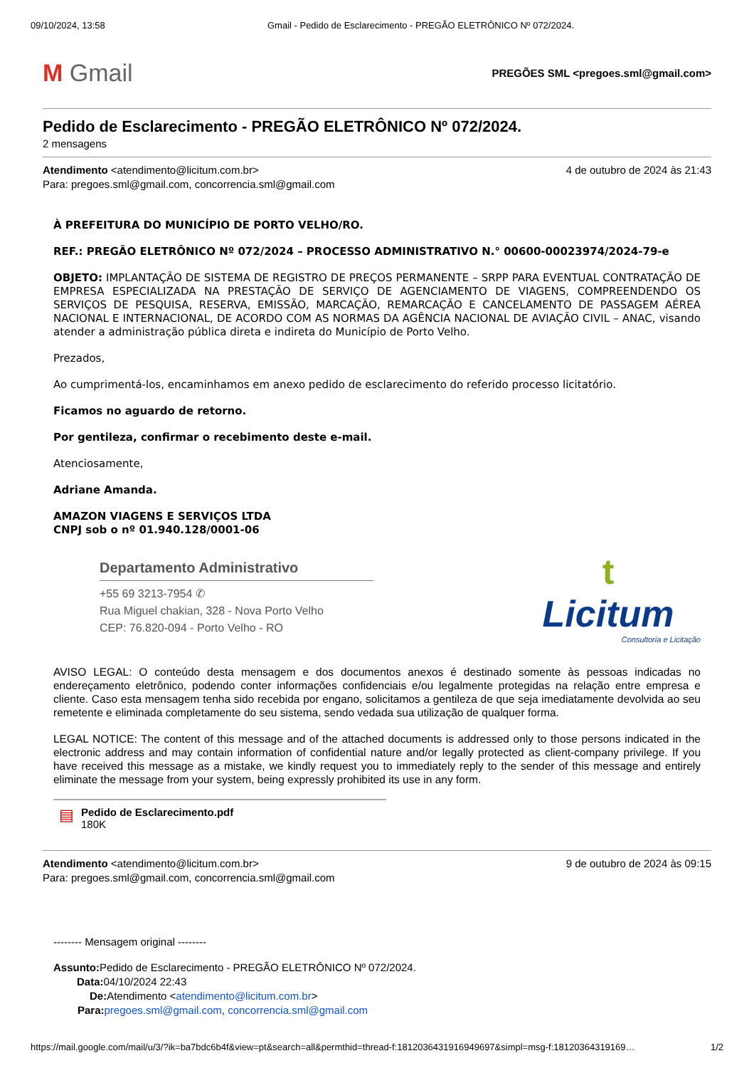09/10/2024, 13:58 Gmail - Pedido de Esclarecimento - PREGÃO ELETRÔNICO Nº 072/2024.
M Gmail
PREGÕES SML <pregoes.sml@gmail.com>
Pedido de Esclarecimento - PREGÃO ELETRÔNICO Nº 072/2024.
2 mensagens
Atendimento <atendimento@licitum.com.br>
Para: pregoes.sml@gmail.com, concorrencia.sml@gmail.com
4 de outubro de 2024 às 21:43
À PREFEITURA DO MUNICÍPIO DE PORTO VELHO/RO.
REF.: PREGÃO ELETRÔNICO Nº 072/2024 – PROCESSO ADMINISTRATIVO N.° 00600-00023974/2024-79-e
OBJETO: IMPLANTAÇÃO DE SISTEMA DE REGISTRO DE PREÇOS PERMANENTE – SRPP PARA EVENTUAL CONTRATAÇÃO DE EMPRESA ESPECIALIZADA NA PRESTAÇÃO DE SERVIÇO DE AGENCIAMENTO DE VIAGENS, COMPREENDENDO OS SERVIÇOS DE PESQUISA, RESERVA, EMISSÃO, MARCAÇÃO, REMARCAÇÃO E CANCELAMENTO DE PASSAGEM AÉREA NACIONAL E INTERNACIONAL, DE ACORDO COM AS NORMAS DA AGÊNCIA NACIONAL DE AVIAÇÃO CIVIL – ANAC, visando atender a administração pública direta e indireta do Município de Porto Velho.
Prezados,
Ao cumprimentá-los, encaminhamos em anexo pedido de esclarecimento do referido processo licitatório.
Ficamos no aguardo de retorno.
Por gentileza, confirmar o recebimento deste e-mail.
Atenciosamente,
Adriane Amanda.
AMAZON VIAGENS E SERVIÇOS LTDA
CNPJ sob o nº 01.940.128/0001-06
Departamento Administrativo
+55 69 3213-7954 ✆
Rua Miguel chakian, 328 - Nova Porto Velho
CEP: 76.820-094 - Porto Velho - RO
t
Licitum
Consultoria e Licitação
AVISO LEGAL: O conteúdo desta mensagem e dos documentos anexos é destinado somente às pessoas indicadas no endereçamento eletrônico, podendo conter informações confidenciais e/ou legalmente protegidas na relação entre empresa e cliente. Caso esta mensagem tenha sido recebida por engano, solicitamos a gentileza de que seja imediatamente devolvida ao seu remetente e eliminada completamente do seu sistema, sendo vedada sua utilização de qualquer forma.
LEGAL NOTICE: The content of this message and of the attached documents is addressed only to those persons indicated in the electronic address and may contain information of confidential nature and/or legally protected as client-company privilege. If you have received this message as a mistake, we kindly request you to immediately reply to the sender of this message and entirely eliminate the message from your system, being expressly prohibited its use in any form.
▤
Pedido de Esclarecimento.pdf
180K
Atendimento <atendimento@licitum.com.br>
Para: pregoes.sml@gmail.com, concorrencia.sml@gmail.com
9 de outubro de 2024 às 09:15
-------- Mensagem original --------
Assunto: Pedido de Esclarecimento - PREGÃO ELETRÔNICO Nº 072/2024.
Data: 04/10/2024 22:43
De: Atendimento <atendimento@licitum.com.br>
Para: pregoes.sml@gmail.com, concorrencia.sml@gmail.com
https://mail.google.com/mail/u/3/?ik=ba7bdc6b4f&view=pt&search=all&permthid=thread-f:1812036431916949697&simpl=msg-f:18120364319169… 1/2